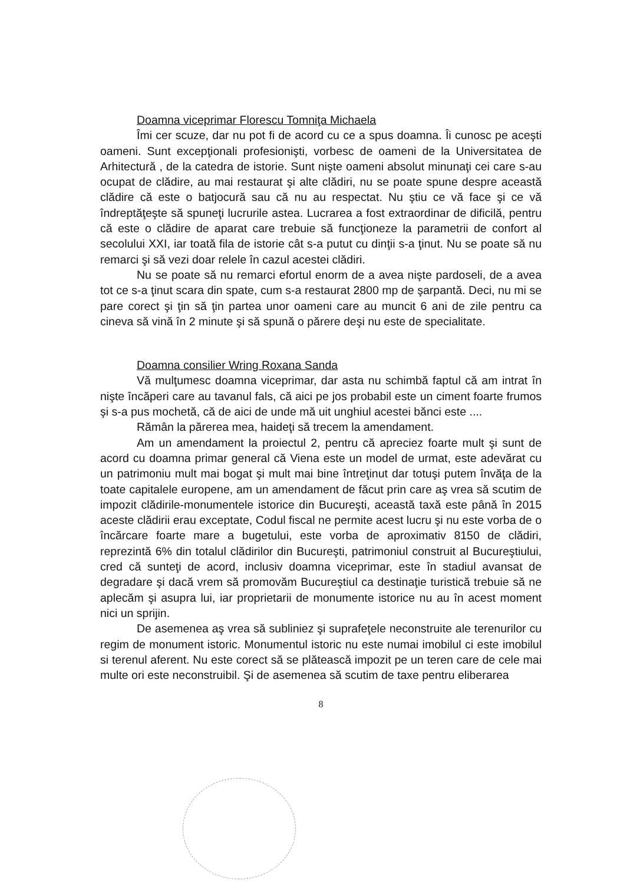Doamna viceprimar Florescu Tomniţa Michaela
Îmi cer scuze, dar nu pot fi de acord cu ce a spus doamna. Îi cunosc pe aceşti oameni. Sunt excepţionali profesionişti, vorbesc de oameni de la Universitatea de Arhitectură , de la catedra de istorie. Sunt nişte oameni absolut minunaţi cei care s-au ocupat de clădire, au mai restaurat şi alte clădiri, nu se poate spune despre această clădire că este o batjocură sau că nu au respectat. Nu ştiu ce vă face şi ce vă îndreptăţeşte să spuneţi lucrurile astea. Lucrarea a fost extraordinar de dificilă, pentru că este o clădire de aparat care trebuie să funcţioneze la parametrii de confort al secolului XXI, iar toată fila de istorie cât s-a putut cu dinţii s-a ţinut. Nu se poate să nu remarci şi să vezi doar relele în cazul acestei clădiri.
Nu se poate să nu remarci efortul enorm de a avea nişte pardoseli, de a avea tot ce s-a ţinut scara din spate, cum s-a restaurat 2800 mp de şarpantă. Deci, nu mi se pare corect şi ţin să ţin partea unor oameni care au muncit 6 ani de zile pentru ca cineva să vină în 2 minute şi să spună o părere deşi nu este de specialitate.
Doamna consilier Wring Roxana Sanda
Vă mulţumesc doamna viceprimar, dar asta nu schimbă faptul că am intrat în nişte încăperi care au tavanul fals, că aici pe jos probabil este un ciment foarte frumos şi s-a pus mochetă, că de aici de unde mă uit unghiul acestei bănci este ....
Rămân la părerea mea, haideţi să trecem la amendament.
Am un amendament la proiectul 2, pentru că apreciez foarte mult şi sunt de acord cu doamna primar general că Viena este un model de urmat, este adevărat cu un patrimoniu mult mai bogat şi mult mai bine întreţinut dar totuşi putem învăţa de la toate capitalele europene, am un amendament de făcut prin care aş vrea să scutim de impozit clădirile-monumentele istorice din Bucureşti, această taxă este până în 2015 aceste clădirii erau exceptate, Codul fiscal ne permite acest lucru şi nu este vorba de o încărcare foarte mare a bugetului, este vorba de aproximativ 8150 de clădiri, reprezintă 6% din totalul clădirilor din Bucureşti, patrimoniul construit al Bucureştiului, cred că sunteţi de acord, inclusiv doamna viceprimar, este în stadiul avansat de degradare şi dacă vrem să promovăm Bucureştiul ca destinaţie turistică trebuie să ne aplecăm şi asupra lui, iar proprietarii de monumente istorice nu au în acest moment nici un sprijin.
De asemenea aş vrea să subliniez şi suprafeţele neconstruite ale terenurilor cu regim de monument istoric. Monumentul istoric nu este numai imobilul ci este imobilul si terenul aferent. Nu este corect să se plătească impozit pe un teren care de cele mai multe ori este neconstruibil. Şi de asemenea să scutim de taxe pentru eliberarea
8